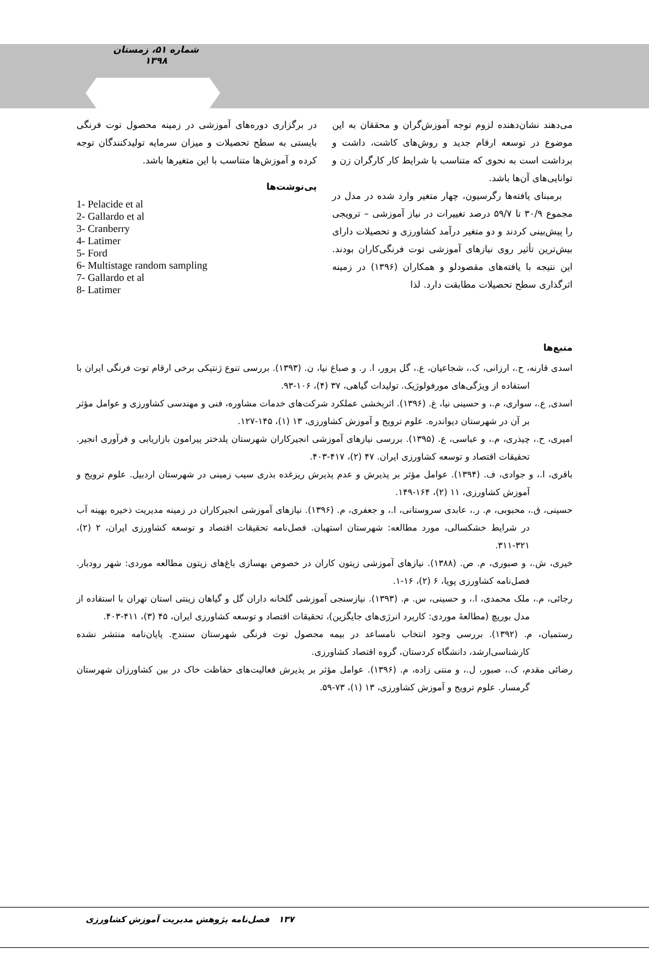شماره ۵۱، زمستان ۱۳۹۸
می‌دهند نشان‌دهنده لزوم توجه آموزش‌گران و محققان به این موضوع در توسعه ارقام جدید و روش‌های کاشت، داشت و برداشت است به نحوی که متناسب با شرایط کار کارگران زن و توانایی‌های آن‌ها باشد.
برمبنای یافته‌ها رگرسیون، چهار متغیر وارد شده در مدل در مجموع ۳۰/۹ تا ۵۹/۷ درصد تغییرات در نیاز آموزشی – ترویجی را پیش‌بینی کردند و دو متغیر درآمد کشاورزی و تحصیلات دارای بیش‌ترین تأثیر روی نیازهای آموزشی توت فرنگی‌کاران بودند. این نتیجه با یافته‌های مقصودلو و همکاران (۱۳۹۶) در زمینه اثرگذاری سطح تحصیلات مطابقت دارد. لذا
در برگزاری دوره‌های آموزشی در زمینه محصول توت فرنگی بایستی به سطح تحصیلات و میزان سرمایه تولیدکنندگان توجه کرده و آموزش‌ها متناسب با این متغیرها باشد.
پی‌نوشت‌ها
1- Pelacide et al
2- Gallardo et al
3- Cranberry
4- Latimer
5- Ford
6- Multistage random sampling
7- Gallardo et al
8- Latimer
منبع‌ها
اسدی قارنه، ح.، ارزانی، ک.، شجاعیان، ع.، گل پرور، ا. ر. و صباغ نیا، ن. (۱۳۹۳). بررسی تنوع ژنتیکی برخی ارقام توت فرنگی ایران با استفاده از ویژگی‌های مورفولوژیک. تولیدات گیاهی، ۳۷ (۴)، ۱۰۶-۹۳.
اسدی, ع.، سواری، م.، و حسینی نیا، غ. (۱۳۹۶). اثربخشی عملکرد شرکت‌های خدمات مشاوره، فنی و مهندسی کشاورزی و عوامل مؤثر بر آن در شهرستان دیواندره. علوم ترویج و آموزش کشاورزی، ۱۳ (۱)، ۱۴۵-۱۲۷.
امیری، ح.، چیذری، م.، و عباسی، ع. (۱۳۹۵). بررسی نیازهای آموزشی انجیرکاران شهرستان پلدختر پیرامون بازاریابی و فرآوری انجیر. تحقیقات اقتصاد و توسعه کشاورزی ایران. ۴۷ (۲)، ۴۱۷-۴۰۳.
باقری، ا.، و جوادی، ف. (۱۳۹۴). عوامل مؤثر بر پذیرش و عدم پذیرش ریزغده بذری سیب زمینی در شهرستان اردبیل. علوم ترویج و آموزش کشاورزی، ۱۱ (۲)، ۱۶۴-۱۴۹.
حسینی، ق.، محبوبی، م. ر.، عابدی سروستانی، ا.، و جعفری، م. (۱۳۹۶). نیازهای آموزشی انجیرکاران در زمینه مدیریت ذخیره بهینه آب در شرایط خشکسالی، مورد مطالعه: شهرستان استهبان. فصل‌نامه تحقیقات اقتصاد و توسعه کشاورزی ایران، ۲ (۲)، ۳۲۱-۳۱۱.
خیری، ش.، و صبوری، م. ص. (۱۳۸۸). نیازهای آموزشی زیتون کاران در خصوص بهسازی باغ‌های زیتون مطالعه موردی: شهر رودبار. فصل‌نامه کشاورزی پویا، ۶ (۲)، ۱۶-۱.
رجائی، م.، ملک محمدی، ا.، و حسینی، س. م. (۱۳۹۳). نیازسنجی آموزشی گلخانه داران گل و گیاهان زینتی استان تهران با استفاده از مدل بوریچ (مطالعهٔ موردی: کاربرد انرژی‌های جایگزین)، تحقیقات اقتصاد و توسعه کشاورزی ایران، ۴۵ (۳)، ۴۱۱-۴۰۳.
رستمیان، م. (۱۳۹۲). بررسی وجود انتخاب نامساعد در بیمه محصول توت فرنگی شهرستان سنندج. پایان‌نامه منتشر نشده کارشناسی‌ارشد، دانشگاه کردستان، گروه اقتصاد کشاورزی.
رضائی مقدم، ک.، صبور، ل.، و منتی زاده، م. (۱۳۹۶). عوامل مؤثر بر پذیرش فعالیت‌های حفاظت خاک در بین کشاورزان شهرستان گرمسار. علوم ترویج و آموزش کشاورزی، ۱۳ (۱)، ۷۳-۵۹.
۱۳۷ فصل‌نامه پژوهش مدیریت آموزش کشاورزی